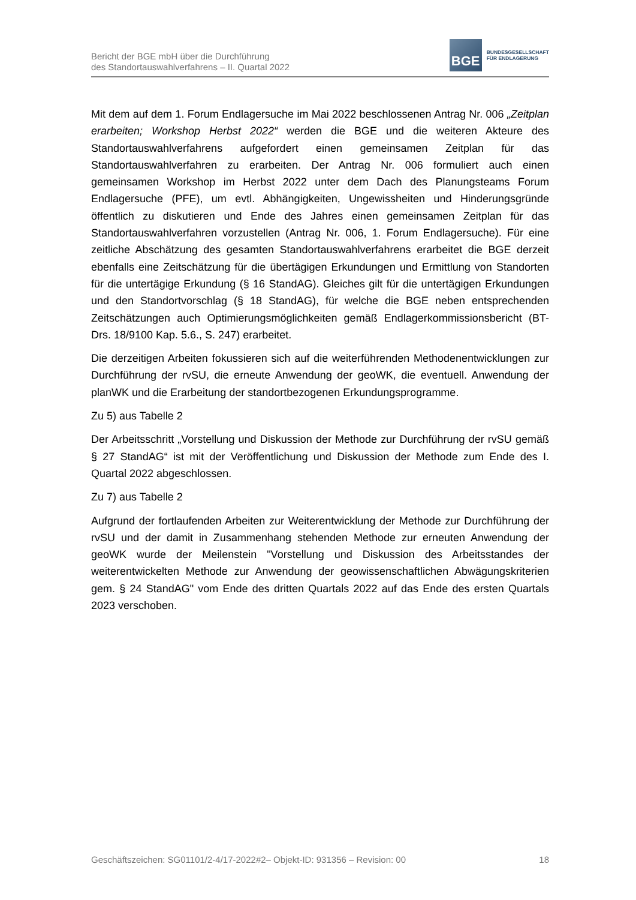Bericht der BGE mbH über die Durchführung
des Standortauswahlverfahrens – II. Quartal 2022
BGE
BUNDESGESELLSCHAFT
FÜR ENDLAGERUNG
Mit dem auf dem 1. Forum Endlagersuche im Mai 2022 beschlossenen Antrag Nr. 006 „Zeitplan erarbeiten; Workshop Herbst 2022“ werden die BGE und die weiteren Akteure des Standortauswahlverfahrens aufgefordert einen gemeinsamen Zeitplan für das Standortauswahlverfahren zu erarbeiten. Der Antrag Nr. 006 formuliert auch einen gemeinsamen Workshop im Herbst 2022 unter dem Dach des Planungsteams Forum Endlagersuche (PFE), um evtl. Abhängigkeiten, Ungewissheiten und Hinderungsgründe öffentlich zu diskutieren und Ende des Jahres einen gemeinsamen Zeitplan für das Standortauswahlverfahren vorzustellen (Antrag Nr. 006, 1. Forum Endlagersuche). Für eine zeitliche Abschätzung des gesamten Standortauswahlverfahrens erarbeitet die BGE derzeit ebenfalls eine Zeitschätzung für die übertägigen Erkundungen und Ermittlung von Standorten für die untertägige Erkundung (§ 16 StandAG). Gleiches gilt für die untertägigen Erkundungen und den Standortvorschlag (§ 18 StandAG), für welche die BGE neben entsprechenden Zeitschätzungen auch Optimierungsmöglichkeiten gemäß Endlagerkommissionsbericht (BT-Drs. 18/9100 Kap. 5.6., S. 247) erarbeitet.
Die derzeitigen Arbeiten fokussieren sich auf die weiterführenden Methodenentwicklungen zur Durchführung der rvSU, die erneute Anwendung der geoWK, die eventuell. Anwendung der planWK und die Erarbeitung der standortbezogenen Erkundungsprogramme.
Zu 5) aus Tabelle 2
Der Arbeitsschritt „Vorstellung und Diskussion der Methode zur Durchführung der rvSU gemäß § 27 StandAG“ ist mit der Veröffentlichung und Diskussion der Methode zum Ende des I. Quartal 2022 abgeschlossen.
Zu 7) aus Tabelle 2
Aufgrund der fortlaufenden Arbeiten zur Weiterentwicklung der Methode zur Durchführung der rvSU und der damit in Zusammenhang stehenden Methode zur erneuten Anwendung der geoWK wurde der Meilenstein "Vorstellung und Diskussion des Arbeitsstandes der weiterentwickelten Methode zur Anwendung der geowissenschaftlichen Abwägungskriterien gem. § 24 StandAG" vom Ende des dritten Quartals 2022 auf das Ende des ersten Quartals 2023 verschoben.
Geschäftszeichen: SG01101/2-4/17-2022#2– Objekt-ID: 931356 – Revision: 00 18